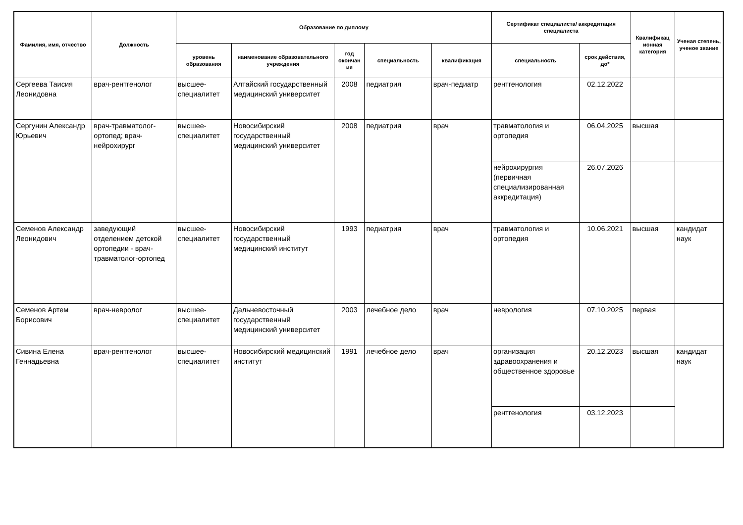| Фамилия, имя, отчество | Должность | Образование по диплому | | | | | Сертификат специалиста/ аккредитация специалиста | | Квалификац ионная категория | Ученая степень, ученое звание |
| --- | --- | --- | --- | --- | --- | --- | --- | --- | --- | --- |
| | | уровень образования | наименование образовательного учреждения | год окончан ия | специальность | квалификация | специальность | срок действия, до* | | |
| Сергеева Таисия Леонидовна | врач-рентгенолог | высшее-специалитет | Алтайский государственный медицинский университет | 2008 | педиатрия | врач-педиатр | рентгенология | 02.12.2022 | | |
| Сергунин Александр Юрьевич | врач-травматолог-ортопед; врач-нейрохирург | высшее-специалитет | Новосибирский государственный медицинский университет | 2008 | педиатрия | врач | травматология и ортопедия | 06.04.2025 | высшая | |
| | | | | | | | нейрохирургия (первичная специализированная аккредитация) | 26.07.2026 | | |
| Семенов Александр Леонидович | заведующий отделением детской ортопедии - врач-травматолог-ортопед | высшее-специалитет | Новосибирский государственный медицинский институт | 1993 | педиатрия | врач | травматология и ортопедия | 10.06.2021 | высшая | кандидат наук |
| Семенов Артем Борисович | врач-невролог | высшее-специалитет | Дальневосточный государственный медицинский университет | 2003 | лечебное дело | врач | неврология | 07.10.2025 | первая | |
| Сивина Елена Геннадьевна | врач-рентгенолог | высшее-специалитет | Новосибирский медицинский институт | 1991 | лечебное дело | врач | организация здравоохранения и общественное здоровье | 20.12.2023 | высшая | кандидат наук |
| | | | | | | | рентгенология | 03.12.2023 | | |